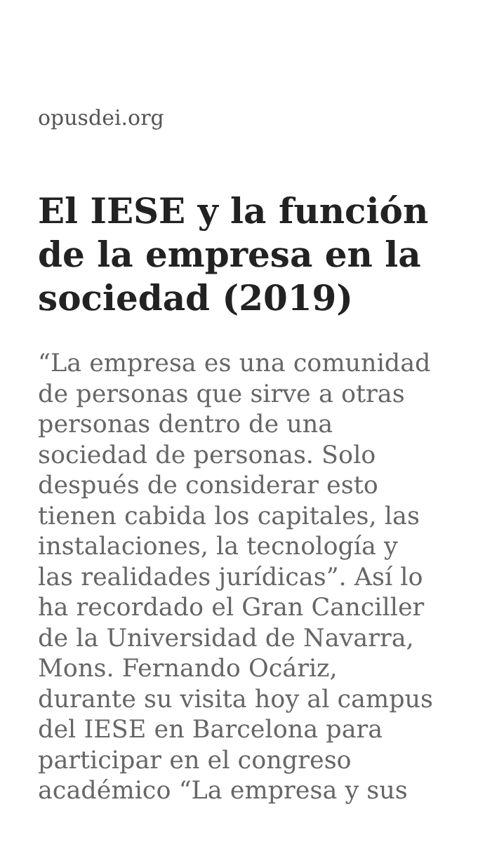opusdei.org
El IESE y la función de la empresa en la sociedad (2019)
“La empresa es una comunidad de personas que sirve a otras personas dentro de una sociedad de personas. Solo después de considerar esto tienen cabida los capitales, las instalaciones, la tecnología y las realidades jurídicas”. Así lo ha recordado el Gran Canciller de la Universidad de Navarra, Mons. Fernando Ocáriz, durante su visita hoy al campus del IESE en Barcelona para participar en el congreso académico “La empresa y sus